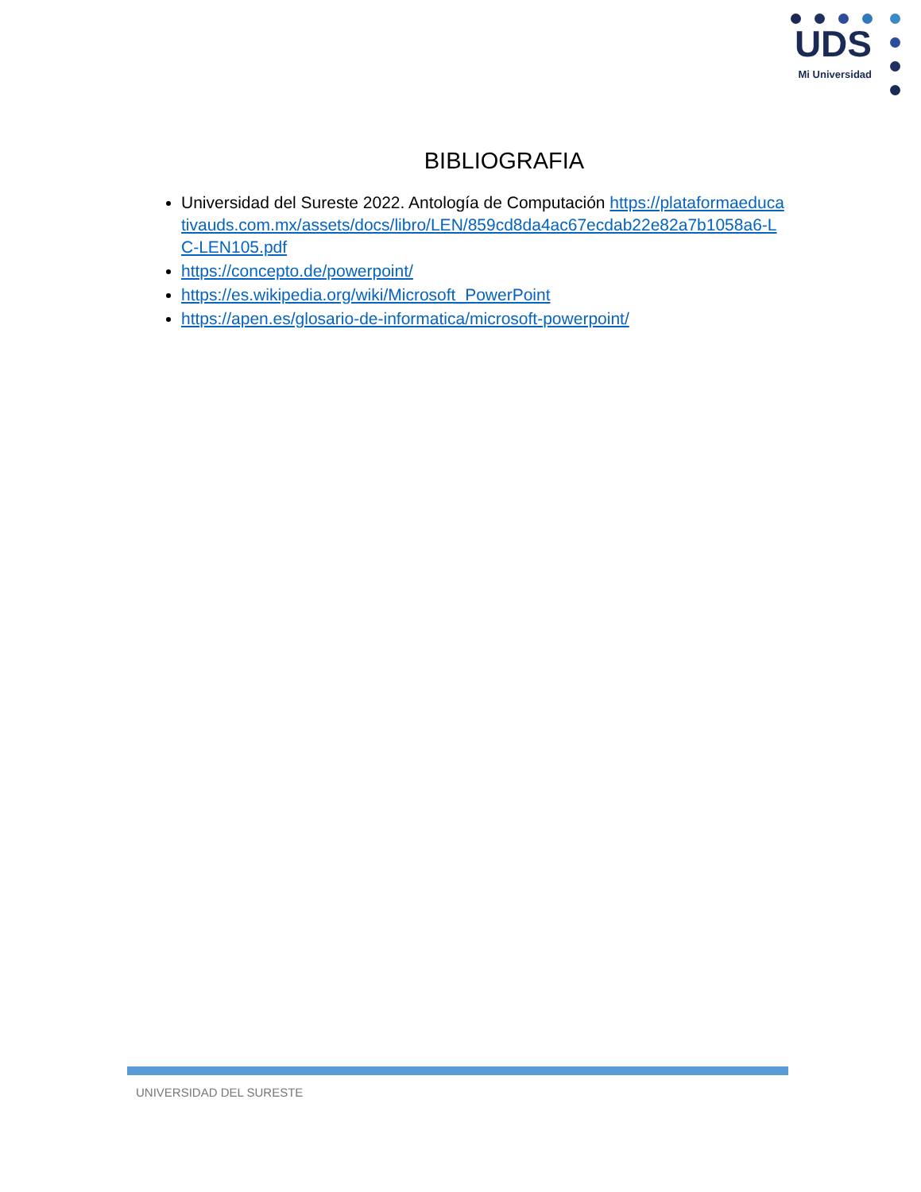UDS
Mi Universidad
BIBLIOGRAFIA
Universidad del Sureste 2022. Antología de Computación https://plataformaeducativauds.com.mx/assets/docs/libro/LEN/859cd8da4ac67ecdab22e82a7b1058a6-LC-LEN105.pdf
https://concepto.de/powerpoint/
https://es.wikipedia.org/wiki/Microsoft_PowerPoint
https://apen.es/glosario-de-informatica/microsoft-powerpoint/
UNIVERSIDAD DEL SURESTE